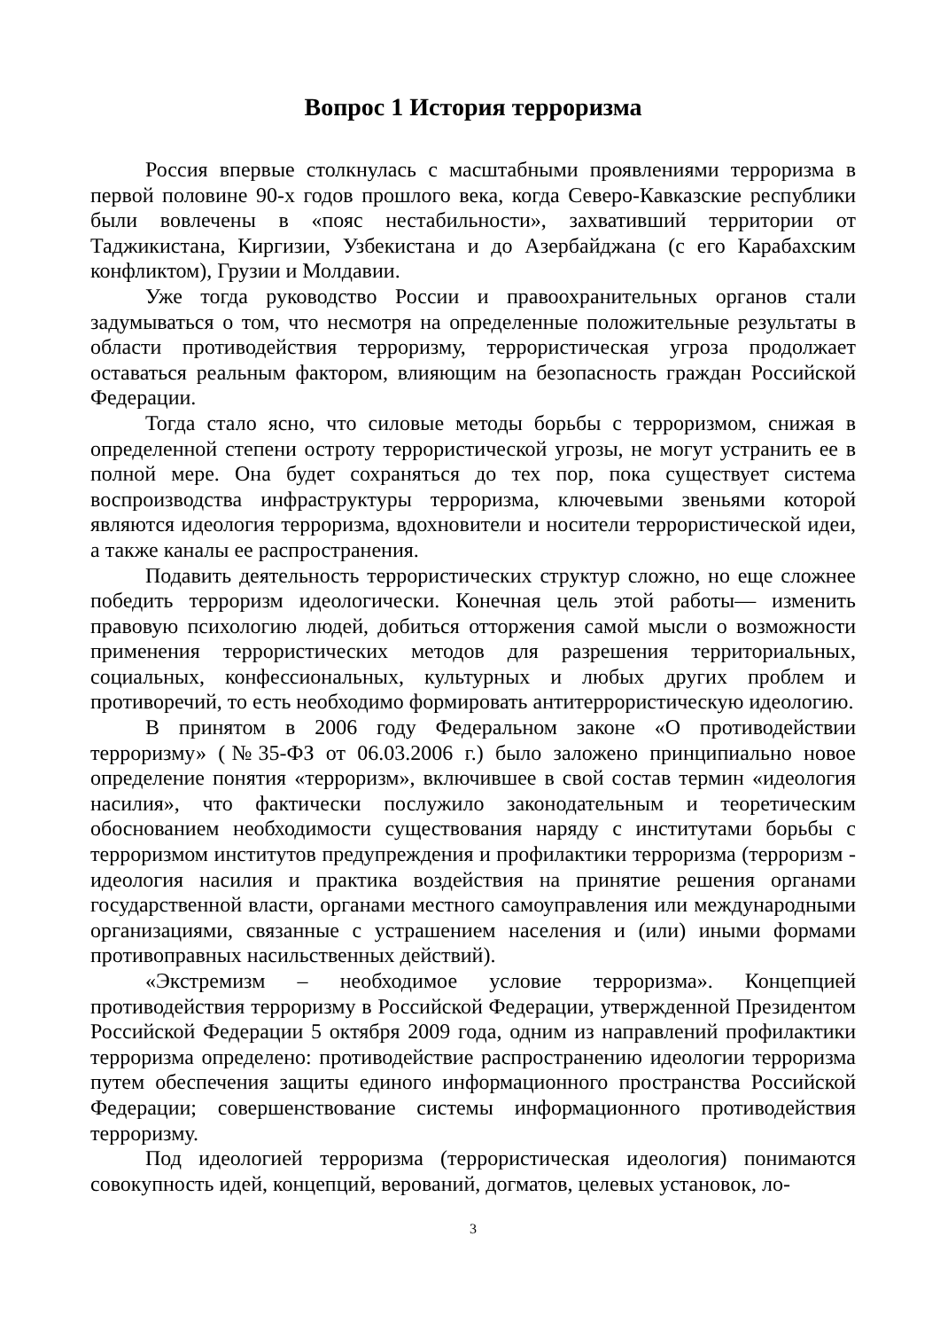Вопрос 1 История терроризма
Россия впервые столкнулась с масштабными проявлениями терроризма в первой половине 90-х годов прошлого века, когда Северо-Кавказские республики были вовлечены в «пояс нестабильности», захвативший территории от Таджикистана, Киргизии, Узбекистана и до Азербайджана (с его Карабахским конфликтом), Грузии и Молдавии.
Уже тогда руководство России и правоохранительных органов стали задумываться о том, что несмотря на определенные положительные результаты в области противодействия терроризму, террористическая угроза продолжает оставаться реальным фактором, влияющим на безопасность граждан Российской Федерации.
Тогда стало ясно, что силовые методы борьбы с терроризмом, снижая в определенной степени остроту террористической угрозы, не могут устранить ее в полной мере. Она будет сохраняться до тех пор, пока существует система воспроизводства инфраструктуры терроризма, ключевыми звеньями которой являются идеология терроризма, вдохновители и носители террористической идеи, а также каналы ее распространения.
Подавить деятельность террористических структур сложно, но еще сложнее победить терроризм идеологически. Конечная цель этой работы— изменить правовую психологию людей, добиться отторжения самой мысли о возможности применения террористических методов для разрешения территориальных, социальных, конфессиональных, культурных и любых других проблем и противоречий, то есть необходимо формировать антитеррористическую идеологию.
В принятом в 2006 году Федеральном законе «О противодействии терроризму» (№35-ФЗ от 06.03.2006 г.) было заложено принципиально новое определение понятия «терроризм», включившее в свой состав термин «идеология насилия», что фактически послужило законодательным и теоретическим обоснованием необходимости существования наряду с институтами борьбы с терроризмом институтов предупреждения и профилактики терроризма (терроризм - идеология насилия и практика воздействия на принятие решения органами государственной власти, органами местного самоуправления или международными организациями, связанные с устрашением населения и (или) иными формами противоправных насильственных действий).
«Экстремизм – необходимое условие терроризма». Концепцией противодействия терроризму в Российской Федерации, утвержденной Президентом Российской Федерации 5 октября 2009 года, одним из направлений профилактики терроризма определено: противодействие распространению идеологии терроризма путем обеспечения защиты единого информационного пространства Российской Федерации; совершенствование системы информационного противодействия терроризму.
Под идеологией терроризма (террористическая идеология) понимаются совокупность идей, концепций, верований, догматов, целевых установок, ло-
3